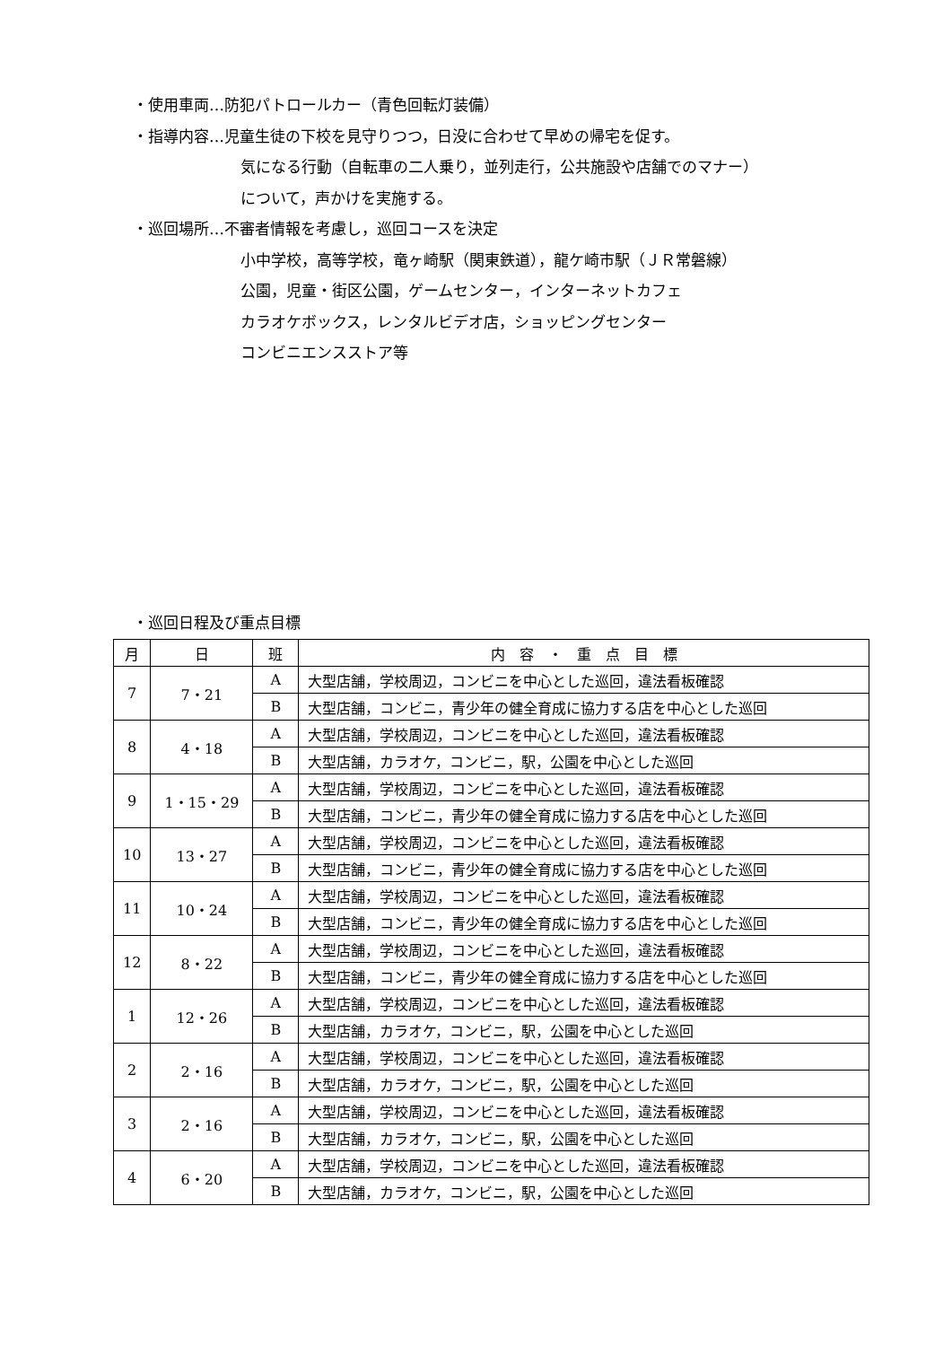・使用車両…防犯パトロールカー（青色回転灯装備）
・指導内容…児童生徒の下校を見守りつつ，日没に合わせて早めの帰宅を促す。
気になる行動（自転車の二人乗り，並列走行，公共施設や店舗でのマナー）
について，声かけを実施する。
・巡回場所…不審者情報を考慮し，巡回コースを決定
小中学校，高等学校，竜ヶ崎駅（関東鉄道），龍ケ崎市駅（ＪＲ常磐線）
公園，児童・街区公園，ゲームセンター，インターネットカフェ
カラオケボックス，レンタルビデオ店，ショッピングセンター
コンビニエンスストア等
・巡回日程及び重点目標
| 月 | 日 | 班 | 内 容 ・ 重 点 目 標 |
| --- | --- | --- | --- |
| 7 | 7・21 | A | 大型店舗，学校周辺，コンビニを中心とした巡回，違法看板確認 |
| | | B | 大型店舗，コンビニ，青少年の健全育成に協力する店を中心とした巡回 |
| 8 | 4・18 | A | 大型店舗，学校周辺，コンビニを中心とした巡回，違法看板確認 |
| | | B | 大型店舗，カラオケ，コンビニ，駅，公園を中心とした巡回 |
| 9 | 1・15・29 | A | 大型店舗，学校周辺，コンビニを中心とした巡回，違法看板確認 |
| | | B | 大型店舗，コンビニ，青少年の健全育成に協力する店を中心とした巡回 |
| 10 | 13・27 | A | 大型店舗，学校周辺，コンビニを中心とした巡回，違法看板確認 |
| | | B | 大型店舗，コンビニ，青少年の健全育成に協力する店を中心とした巡回 |
| 11 | 10・24 | A | 大型店舗，学校周辺，コンビニを中心とした巡回，違法看板確認 |
| | | B | 大型店舗，コンビニ，青少年の健全育成に協力する店を中心とした巡回 |
| 12 | 8・22 | A | 大型店舗，学校周辺，コンビニを中心とした巡回，違法看板確認 |
| | | B | 大型店舗，コンビニ，青少年の健全育成に協力する店を中心とした巡回 |
| 1 | 12・26 | A | 大型店舗，学校周辺，コンビニを中心とした巡回，違法看板確認 |
| | | B | 大型店舗，カラオケ，コンビニ，駅，公園を中心とした巡回 |
| 2 | 2・16 | A | 大型店舗，学校周辺，コンビニを中心とした巡回，違法看板確認 |
| | | B | 大型店舗，カラオケ，コンビニ，駅，公園を中心とした巡回 |
| 3 | 2・16 | A | 大型店舗，学校周辺，コンビニを中心とした巡回，違法看板確認 |
| | | B | 大型店舗，カラオケ，コンビニ，駅，公園を中心とした巡回 |
| 4 | 6・20 | A | 大型店舗，学校周辺，コンビニを中心とした巡回，違法看板確認 |
| | | B | 大型店舗，カラオケ，コンビニ，駅，公園を中心とした巡回 |